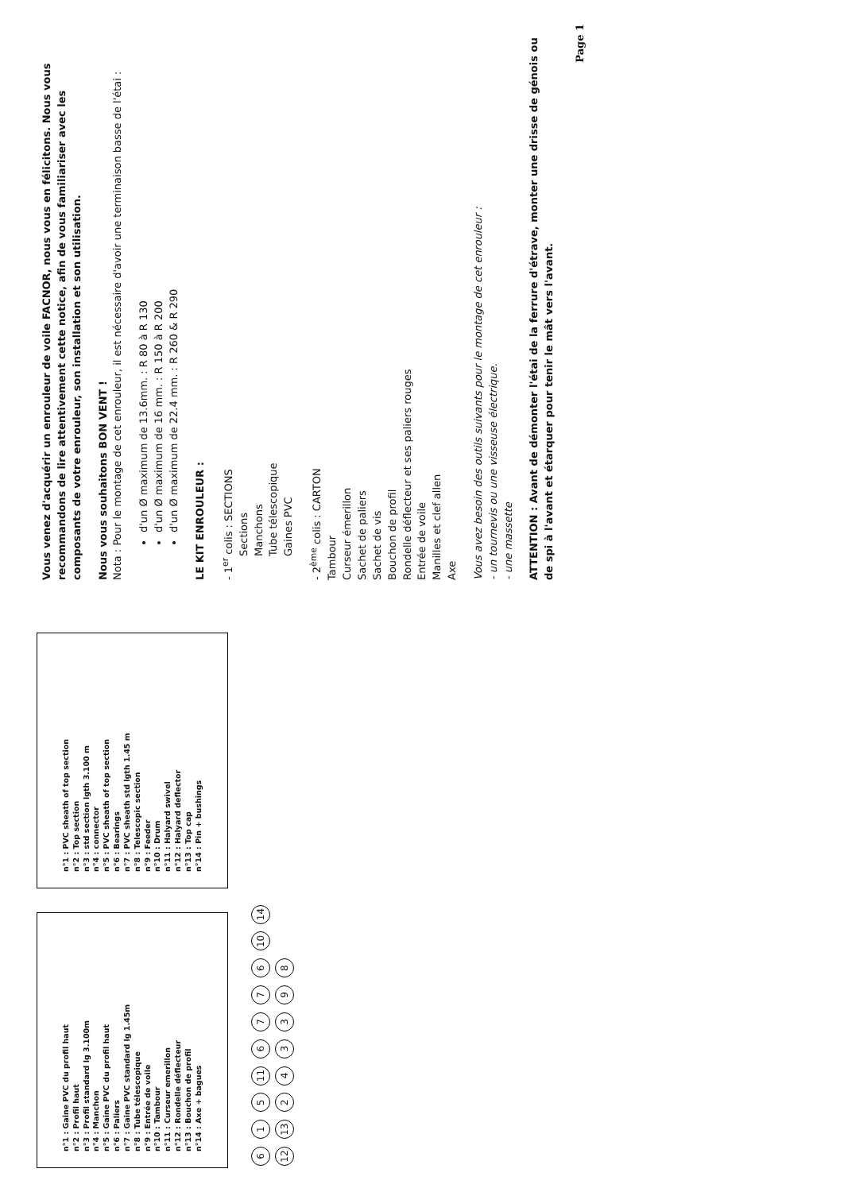n°1 : Gaine PVC du profil haut
n°2 : Profil haut
n°3 : Profil standard lg 3.100m
n°4 : Manchon
n°5 : Gaine PVC du profil haut
n°6 : Paliers
n°7 : Gaine PVC standard lg 1.45m
n°8 : Tube télescopique
n°9 : Entrée de voile
n°10 : Tambour
n°11 : Curseur emerillon
n°12 : Rondelle déflecteur
n°13 : Bouchon de profil
n°14 : Axe + bagues
n°1 : PVC sheath of top section
n°2 : Top section
n°3 : std section lgth 3.100 m
n°4 : connector
n°5 : PVC sheath of top section
n°6 : Bearings
n°7 : PVC sheath std lgth 1.45 m
n°8 : Telescopic section
n°9 : Feeder
n°10 : Drum
n°11 : Halyard swivel
n°12 : Halyard deflector
n°13 : Top cap
n°14 : Pin + bushings
6 1 5 11 6 7 7 6 10 14
12 13 2 4 3 3 9 8
Vous venez d'acquérir un enrouleur de voile FACNOR, nous vous en félicitons. Nous vous recommandons de lire attentivement cette notice, afin de vous familiariser avec les composants de votre enrouleur, son installation et son utilisation.
Nous vous souhaitons BON VENT !
Nota : Pour le montage de cet enrouleur, il est nécessaire d'avoir une terminaison basse de l'étai :
d'un Ø maximum de 13.6mm. : R 80 à R 130
d'un Ø maximum de 16 mm. : R 150 à R 200
d'un Ø maximum de 22.4 mm. : R 260 & R 290
LE KIT ENROULEUR :
- 1<sup>er</sup> colis : SECTIONS
Sections
Manchons
Tube télescopique
Gaines PVC
- 2<sup>ème</sup> colis : CARTON
Tambour
Curseur émerillon
Sachet de paliers
Sachet de vis
Bouchon de profil
Rondelle déflecteur et ses paliers rouges
Entrée de voile
Manilles et clef allen
Axe
Vous avez besoin des outils suivants pour le montage de cet enrouleur :
- un tournevis ou une visseuse électrique.
- une massette
ATTENTION : Avant de démonter l'étai de la ferrure d'étrave, monter une drisse de génois ou de spi à l'avant et étarquer pour tenir le mât vers l'avant.
Page 1